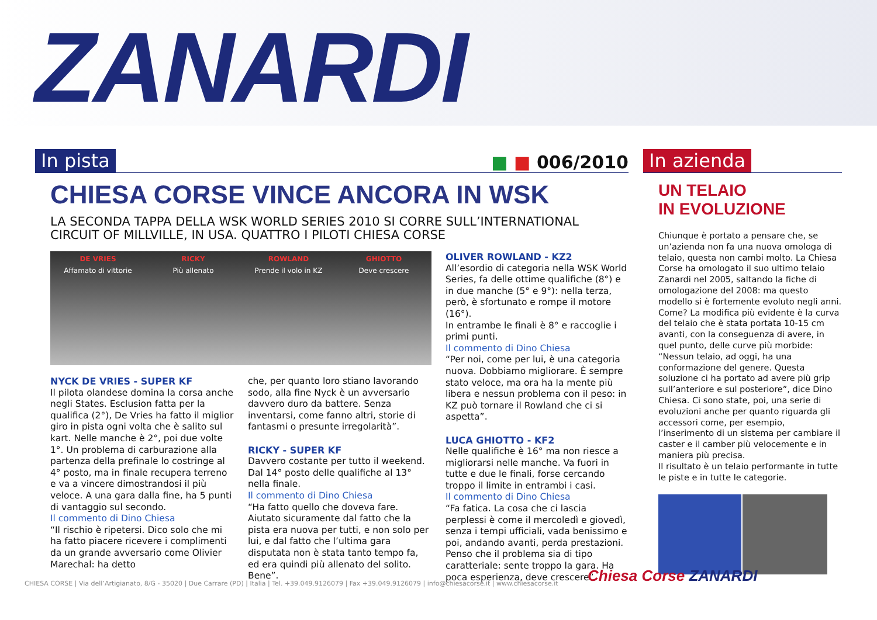ZANARDI
In pista ■ ■ 006/2010
CHIESA CORSE VINCE ANCORA IN WSK
LA SECONDA TAPPA DELLA WSK WORLD SERIES 2010 SI CORRE SULL’INTERNATIONAL CIRCUIT OF MILLVILLE, IN USA. QUATTRO I PILOTI CHIESA CORSE
DE VRIES
Affamato di vittorie
RICKY
Più allenato
ROWLAND
Prende il volo in KZ
GHIOTTO
Deve crescere
NYCK DE VRIES - SUPER KF
Il pilota olandese domina la corsa anche negli States. Esclusion fatta per la qualifica (2°), De Vries ha fatto il miglior giro in pista ogni volta che è salito sul kart. Nelle manche è 2°, poi due volte 1°. Un problema di carburazione alla partenza della prefinale lo costringe al 4° posto, ma in finale recupera terreno e va a vincere dimostrandosi il più veloce. A una gara dalla fine, ha 5 punti di vantaggio sul secondo.
Il commento di Dino Chiesa
“Il rischio è ripetersi. Dico solo che mi ha fatto piacere ricevere i complimenti da un grande avversario come Olivier Marechal: ha detto
che, per quanto loro stiano lavorando sodo, alla fine Nyck è un avversario davvero duro da battere. Senza inventarsi, come fanno altri, storie di fantasmi o presunte irregolarità”.
RICKY - SUPER KF
Davvero costante per tutto il weekend. Dal 14° posto delle qualifiche al 13° nella finale.
Il commento di Dino Chiesa
“Ha fatto quello che doveva fare.
Aiutato sicuramente dal fatto che la pista era nuova per tutti, e non solo per lui, e dal fatto che l’ultima gara disputata non è stata tanto tempo fa, ed era quindi più allenato del solito. Bene”.
OLIVER ROWLAND - KZ2
All’esordio di categoria nella WSK World Series, fa delle ottime qualifiche (8°) e in due manche (5° e 9°): nella terza, però, è sfortunato e rompe il motore (16°).
In entrambe le finali è 8° e raccoglie i primi punti.
Il commento di Dino Chiesa
“Per noi, come per lui, è una categoria nuova. Dobbiamo migliorare. È sempre stato veloce, ma ora ha la mente più libera e nessun problema con il peso: in KZ può tornare il Rowland che ci si aspetta”.
LUCA GHIOTTO - KF2
Nelle qualifiche è 16° ma non riesce a migliorarsi nelle manche. Va fuori in tutte e due le finali, forse cercando troppo il limite in entrambi i casi.
Il commento di Dino Chiesa
“Fa fatica. La cosa che ci lascia perplessi è come il mercoledì e giovedì, senza i tempi ufficiali, vada benissimo e poi, andando avanti, perda prestazioni. Penso che il problema sia di tipo caratteriale: sente troppo la gara. Ha poca esperienza, deve crescere”.
In azienda
UN TELAIO
IN EVOLUZIONE
Chiunque è portato a pensare che, se un’azienda non fa una nuova omologa di telaio, questa non cambi molto. La Chiesa Corse ha omologato il suo ultimo telaio Zanardi nel 2005, saltando la fiche di omologazione del 2008: ma questo modello si è fortemente evoluto negli anni. Come? La modifica più evidente è la curva del telaio che è stata portata 10-15 cm avanti, con la conseguenza di avere, in quel punto, delle curve più morbide: “Nessun telaio, ad oggi, ha una conformazione del genere. Questa soluzione ci ha portato ad avere più grip sull’anteriore e sul posteriore”, dice Dino Chiesa. Ci sono state, poi, una serie di evoluzioni anche per quanto riguarda gli accessori come, per esempio, l’inserimento di un sistema per cambiare il caster e il camber più velocemente e in maniera più precisa.
Il risultato è un telaio performante in tutte le piste e in tutte le categorie.
CHIESA CORSE | Via dell’Artigianato, 8/G - 35020 | Due Carrare (PD) | Italia | Tel. +39.049.9126079 | Fax +39.049.9126079 | info@chiesacorse.it | www.chiesacorse.it
Chiesa Corse ZANARDI